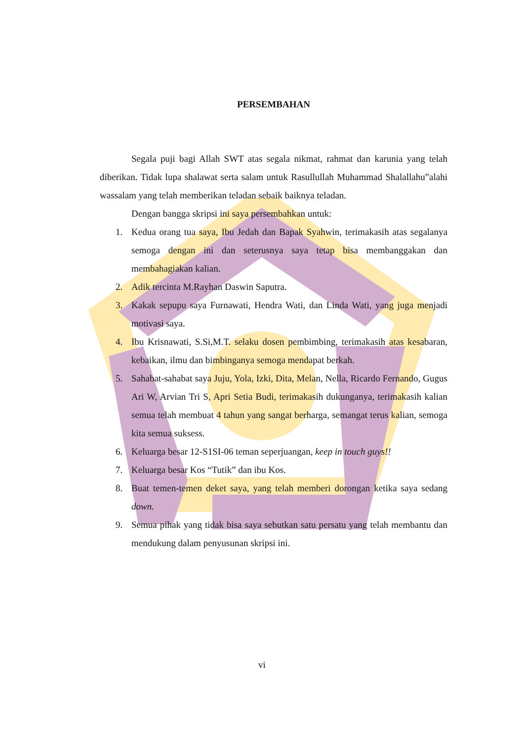PERSEMBAHAN
Segala puji bagi Allah SWT atas segala nikmat, rahmat dan karunia yang telah diberikan. Tidak lupa shalawat serta salam untuk Rasullullah Muhammad Shalallahu‟alahi wassalam yang telah memberikan teladan sebaik baiknya teladan.
Dengan bangga skripsi ini saya persembahkan untuk:
1. Kedua orang tua saya, Ibu Jedah dan Bapak Syahwin, terimakasih atas segalanya semoga dengan ini dan seterusnya saya tetap bisa membanggakan dan membahagiakan kalian.
2. Adik tercinta M.Rayhan Daswin Saputra.
3. Kakak sepupu saya Furnawati, Hendra Wati, dan Linda Wati, yang juga menjadi motivasi saya.
4. Ibu Krisnawati, S.Si,M.T. selaku dosen pembimbing, terimakasih atas kesabaran, kebaikan, ilmu dan bimbinganya semoga mendapat berkah.
5. Sahabat-sahabat saya Juju, Yola, Izki, Dita, Melan, Nella, Ricardo Fernando, Gugus Ari W, Arvian Tri S, Apri Setia Budi, terimakasih dukunganya, terimakasih kalian semua telah membuat 4 tahun yang sangat berharga, semangat terus kalian, semoga kita semua suksess.
6. Keluarga besar 12-S1SI-06 teman seperjuangan, keep in touch guys!!
7. Keluarga besar Kos “Tutik” dan ibu Kos.
8. Buat temen-temen deket saya, yang telah memberi dorongan ketika saya sedang down.
9. Semua pihak yang tidak bisa saya sebutkan satu persatu yang telah membantu dan mendukung dalam penyusunan skripsi ini.
vi